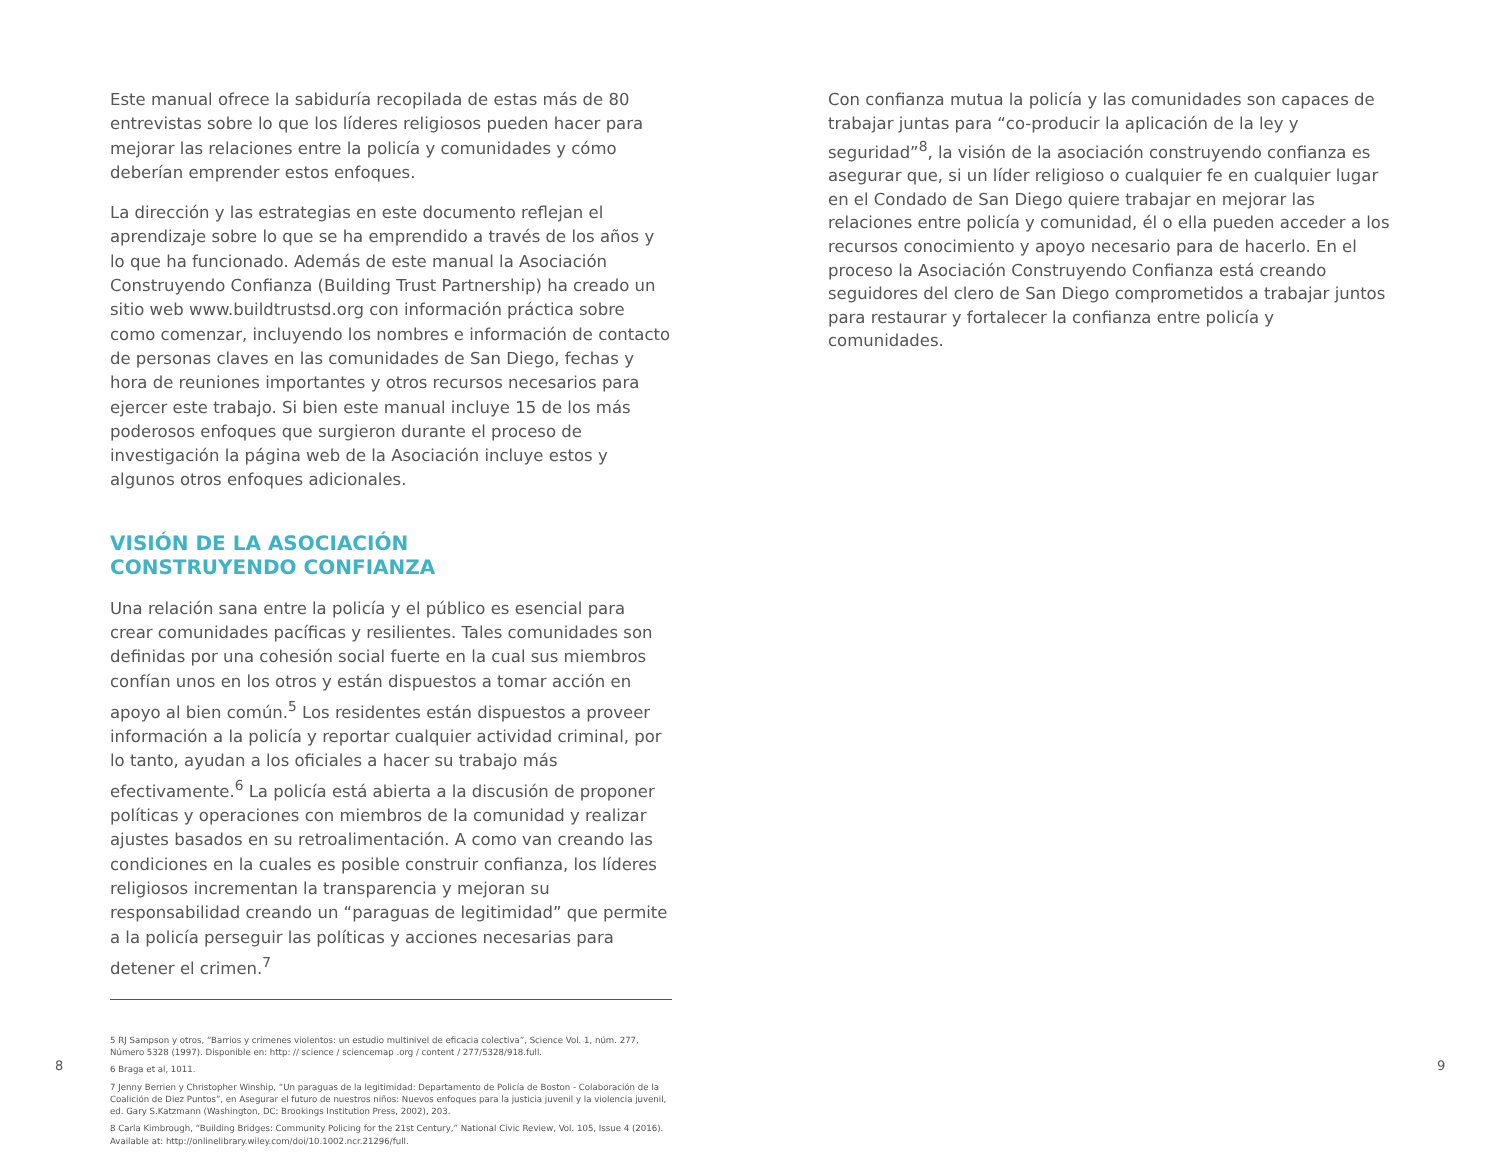Este manual ofrece la sabiduría recopilada de estas más de 80 entrevistas sobre lo que los líderes religiosos pueden hacer para mejorar las relaciones entre la policía y comunidades y cómo deberían emprender estos enfoques.
La dirección y las estrategias en este documento reflejan el aprendizaje sobre lo que se ha emprendido a través de los años y lo que ha funcionado. Además de este manual la Asociación Construyendo Confianza (Building Trust Partnership) ha creado un sitio web www.buildtrustsd.org con información práctica sobre como comenzar, incluyendo los nombres e información de contacto de personas claves en las comunidades de San Diego, fechas y hora de reuniones importantes y otros recursos necesarios para ejercer este trabajo. Si bien este manual incluye 15 de los más poderosos enfoques que surgieron durante el proceso de investigación la página web de la Asociación incluye estos y algunos otros enfoques adicionales.
VISIÓN DE LA ASOCIACIÓN
CONSTRUYENDO CONFIANZA
Una relación sana entre la policía y el público es esencial para crear comunidades pacíficas y resilientes. Tales comunidades son definidas por una cohesión social fuerte en la cual sus miembros confían unos en los otros y están dispuestos a tomar acción en apoyo al bien común.<sup>5</sup> Los residentes están dispuestos a proveer información a la policía y reportar cualquier actividad criminal, por lo tanto, ayudan a los oficiales a hacer su trabajo más efectivamente.<sup>6</sup> La policía está abierta a la discusión de proponer políticas y operaciones con miembros de la comunidad y realizar ajustes basados en su retroalimentación. A como van creando las condiciones en la cuales es posible construir confianza, los líderes religiosos incrementan la transparencia y mejoran su responsabilidad creando un “paraguas de legitimidad” que permite a la policía perseguir las políticas y acciones necesarias para detener el crimen.<sup>7</sup>
5 RJ Sampson y otros, “Barrios y crímenes violentos: un estudio multinivel de eficacia colectiva”, Science Vol. 1, núm. 277, Número 5328 (1997). Disponible en: http: // science / sciencemap .org / content / 277/5328/918.full.
6 Braga et al, 1011.
7 Jenny Berrien y Christopher Winship, “Un paraguas de la legitimidad: Departamento de Policía de Boston - Colaboración de la Coalición de Diez Puntos”, en Asegurar el futuro de nuestros niños: Nuevos enfoques para la justicia juvenil y la violencia juvenil, ed. Gary S.Katzmann (Washington, DC: Brookings Institution Press, 2002), 203.
8 Carla Kimbrough, “Building Bridges: Community Policing for the 21st Century,” National Civic Review, Vol. 105, Issue 4 (2016). Available at: http://onlinelibrary.wiley.com/doi/10.1002.ncr.21296/full.
Con confianza mutua la policía y las comunidades son capaces de trabajar juntas para “co-producir la aplicación de la ley y seguridad”<sup>8</sup>, la visión de la asociación construyendo confianza es asegurar que, si un líder religioso o cualquier fe en cualquier lugar en el Condado de San Diego quiere trabajar en mejorar las relaciones entre policía y comunidad, él o ella pueden acceder a los recursos conocimiento y apoyo necesario para de hacerlo. En el proceso la Asociación Construyendo Confianza está creando seguidores del clero de San Diego comprometidos a trabajar juntos para restaurar y fortalecer la confianza entre policía y comunidades.
8 9